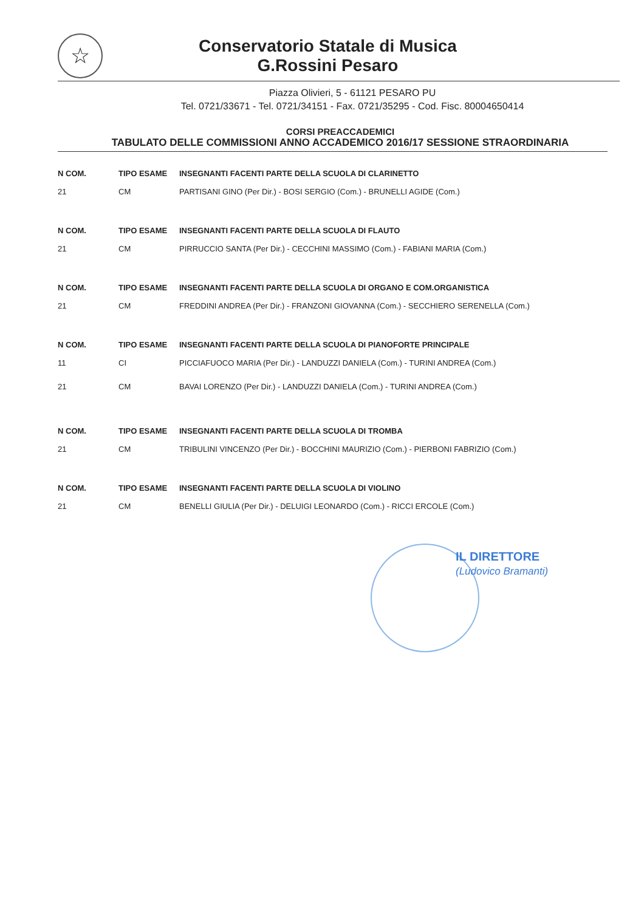☆
Conservatorio Statale di Musica
G.Rossini Pesaro
Piazza Olivieri, 5 - 61121 PESARO PU
Tel. 0721/33671 - Tel. 0721/34151 - Fax. 0721/35295 - Cod. Fisc. 80004650414
CORSI PREACCADEMICI
TABULATO DELLE COMMISSIONI ANNO ACCADEMICO 2016/17 SESSIONE STRAORDINARIA
| N COM. | TIPO ESAME | INSEGNANTI FACENTI PARTE DELLA SCUOLA DI CLARINETTO |
| --- | --- | --- |
| 21 | CM | PARTISANI GINO (Per Dir.) - BOSI SERGIO (Com.) - BRUNELLI AGIDE (Com.) |
| N COM. | TIPO ESAME | INSEGNANTI FACENTI PARTE DELLA SCUOLA DI FLAUTO |
| 21 | CM | PIRRUCCIO SANTA (Per Dir.) - CECCHINI MASSIMO (Com.) - FABIANI MARIA (Com.) |
| N COM. | TIPO ESAME | INSEGNANTI FACENTI PARTE DELLA SCUOLA DI ORGANO E COM.ORGANISTICA |
| 21 | CM | FREDDINI ANDREA (Per Dir.) - FRANZONI GIOVANNA (Com.) - SECCHIERO SERENELLA (Com.) |
| N COM. | TIPO ESAME | INSEGNANTI FACENTI PARTE DELLA SCUOLA DI PIANOFORTE PRINCIPALE |
| 11 | CI | PICCIAFUOCO MARIA (Per Dir.) - LANDUZZI DANIELA (Com.) - TURINI ANDREA (Com.) |
| 21 | CM | BAVAI LORENZO (Per Dir.) - LANDUZZI DANIELA (Com.) - TURINI ANDREA (Com.) |
| N COM. | TIPO ESAME | INSEGNANTI FACENTI PARTE DELLA SCUOLA DI TROMBA |
| 21 | CM | TRIBULINI VINCENZO (Per Dir.) - BOCCHINI MAURIZIO (Com.) - PIERBONI FABRIZIO (Com.) |
| N COM. | TIPO ESAME | INSEGNANTI FACENTI PARTE DELLA SCUOLA DI VIOLINO |
| 21 | CM | BENELLI GIULIA (Per Dir.) - DELUIGI LEONARDO (Com.) - RICCI ERCOLE (Com.) |
IL DIRETTORE
(Ludovico Bramanti)